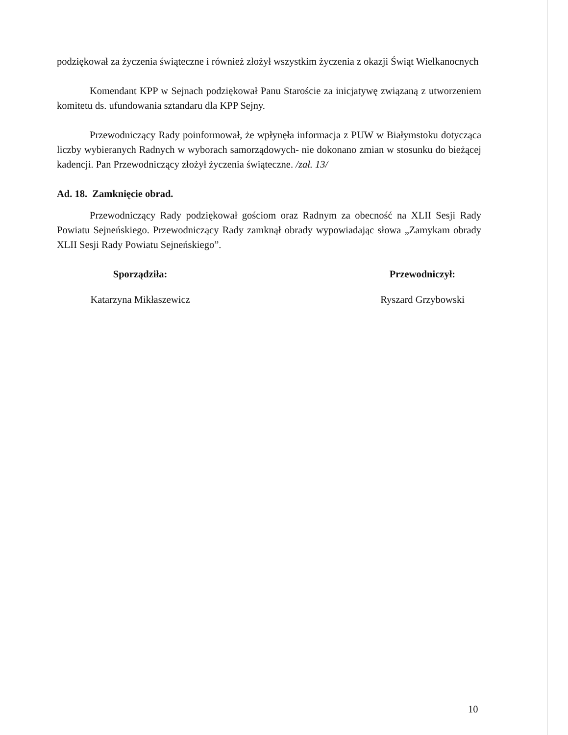podziękował za życzenia świąteczne i również złożył wszystkim życzenia z okazji Świąt Wielkanocnych
Komendant KPP w Sejnach podziękował Panu Staroście za inicjatywę związaną z utworzeniem komitetu ds. ufundowania sztandaru dla KPP Sejny.
Przewodniczący Rady poinformował, że wpłynęła informacja z PUW w Białymstoku dotycząca liczby wybieranych Radnych w wyborach samorządowych- nie dokonano zmian w stosunku do bieżącej kadencji. Pan Przewodniczący złożył życzenia świąteczne. /zał. 13/
Ad. 18. Zamknięcie obrad.
Przewodniczący Rady podziękował gościom oraz Radnym za obecność na XLII Sesji Rady Powiatu Sejneńskiego. Przewodniczący Rady zamknął obrady wypowiadając słowa „Zamykam obrady XLII Sesji Rady Powiatu Sejneńskiego”.
Sporządziła:
Katarzyna Mikłaszewicz
Przewodniczył:
Ryszard Grzybowski
10